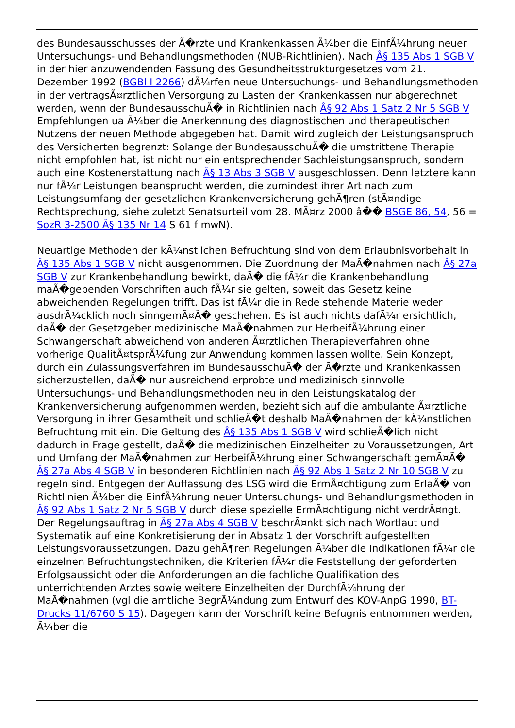des Bundesausschusses der Ã�rzte und Krankenkassen Ã¼ber die EinfÃ¼hrung neuer Untersuchungs- und Behandlungsmethoden (NUB-Richtlinien). Nach Â§ 135 Abs 1 SGB V in der hier anzuwendenden Fassung des Gesundheitsstrukturgesetzes vom 21. Dezember 1992 (BGBl I 2266) dÃ¼rfen neue Untersuchungs- und Behandlungsmethoden in der vertragsÃ¤rztlichen Versorgung zu Lasten der Krankenkassen nur abgerechnet werden, wenn der BundesausschuÃ� in Richtlinien nach Â§ 92 Abs 1 Satz 2 Nr 5 SGB V Empfehlungen ua Ã¼ber die Anerkennung des diagnostischen und therapeutischen Nutzens der neuen Methode abgegeben hat. Damit wird zugleich der Leistungsanspruch des Versicherten begrenzt: Solange der BundesausschuÃ� die umstrittene Therapie nicht empfohlen hat, ist nicht nur ein entsprechender Sachleistungsanspruch, sondern auch eine Kostenerstattung nach Â§ 13 Abs 3 SGB V ausgeschlossen. Denn letztere kann nur fÃ¼r Leistungen beansprucht werden, die zumindest ihrer Art nach zum Leistungsumfang der gesetzlichen Krankenversicherung gehÃ¶ren (stÃ¤ndige Rechtsprechung, siehe zuletzt Senatsurteil vom 28. MÃ¤rz 2000 â�� BSGE 86, 54, 56 = SozR 3-2500 Â§ 135 Nr 14 S 61 f mwN).
Neuartige Methoden der kÃ¼nstlichen Befruchtung sind von dem Erlaubnisvorbehalt in Â§ 135 Abs 1 SGB V nicht ausgenommen. Die Zuordnung der MaÃ�nahmen nach Â§ 27a SGB V zur Krankenbehandlung bewirkt, daÃ� die fÃ¼r die Krankenbehandlung maÃ�gebenden Vorschriften auch fÃ¼r sie gelten, soweit das Gesetz keine abweichenden Regelungen trifft. Das ist fÃ¼r die in Rede stehende Materie weder ausdrÃ¼cklich noch sinngemÃ¤Ã� geschehen. Es ist auch nichts dafÃ¼r ersichtlich, daÃ� der Gesetzgeber medizinische MaÃ�nahmen zur HerbeifÃ¼hrung einer Schwangerschaft abweichend von anderen Ã¤rztlichen Therapieverfahren ohne vorherige QualitÃ¤tsprÃ¼fung zur Anwendung kommen lassen wollte. Sein Konzept, durch ein Zulassungsverfahren im BundesausschuÃ� der Ã�rzte und Krankenkassen sicherzustellen, daÃ� nur ausreichend erprobte und medizinisch sinnvolle Untersuchungs- und Behandlungsmethoden neu in den Leistungskatalog der Krankenversicherung aufgenommen werden, bezieht sich auf die ambulante Ã¤rztliche Versorgung in ihrer Gesamtheit und schlieÃ�t deshalb MaÃ�nahmen der kÃ¼nstlichen Befruchtung mit ein. Die Geltung des Â§ 135 Abs 1 SGB V wird schlieÃ�lich nicht dadurch in Frage gestellt, daÃ� die medizinischen Einzelheiten zu Voraussetzungen, Art und Umfang der MaÃ�nahmen zur HerbeifÃ¼hrung einer Schwangerschaft gemÃ¤Ã� Â§ 27a Abs 4 SGB V in besonderen Richtlinien nach Â§ 92 Abs 1 Satz 2 Nr 10 SGB V zu regeln sind. Entgegen der Auffassung des LSG wird die ErmÃ¤chtigung zum ErlaÃ� von Richtlinien Ã¼ber die EinfÃ¼hrung neuer Untersuchungs- und Behandlungsmethoden in Â§ 92 Abs 1 Satz 2 Nr 5 SGB V durch diese spezielle ErmÃ¤chtigung nicht verdrÃ¤ngt. Der Regelungsauftrag in Â§ 27a Abs 4 SGB V beschrÃ¤nkt sich nach Wortlaut und Systematik auf eine Konkretisierung der in Absatz 1 der Vorschrift aufgestellten Leistungsvoraussetzungen. Dazu gehÃ¶ren Regelungen Ã¼ber die Indikationen fÃ¼r die einzelnen Befruchtungstechniken, die Kriterien fÃ¼r die Feststellung der geforderten Erfolgsaussicht oder die Anforderungen an die fachliche Qualifikation des unterrichtenden Arztes sowie weitere Einzelheiten der DurchfÃ¼hrung der MaÃ�nahmen (vgl die amtliche BegrÃ¼ndung zum Entwurf des KOV-AnpG 1990, BT-Drucks 11/6760 S 15). Dagegen kann der Vorschrift keine Befugnis entnommen werden, Ã¼ber die